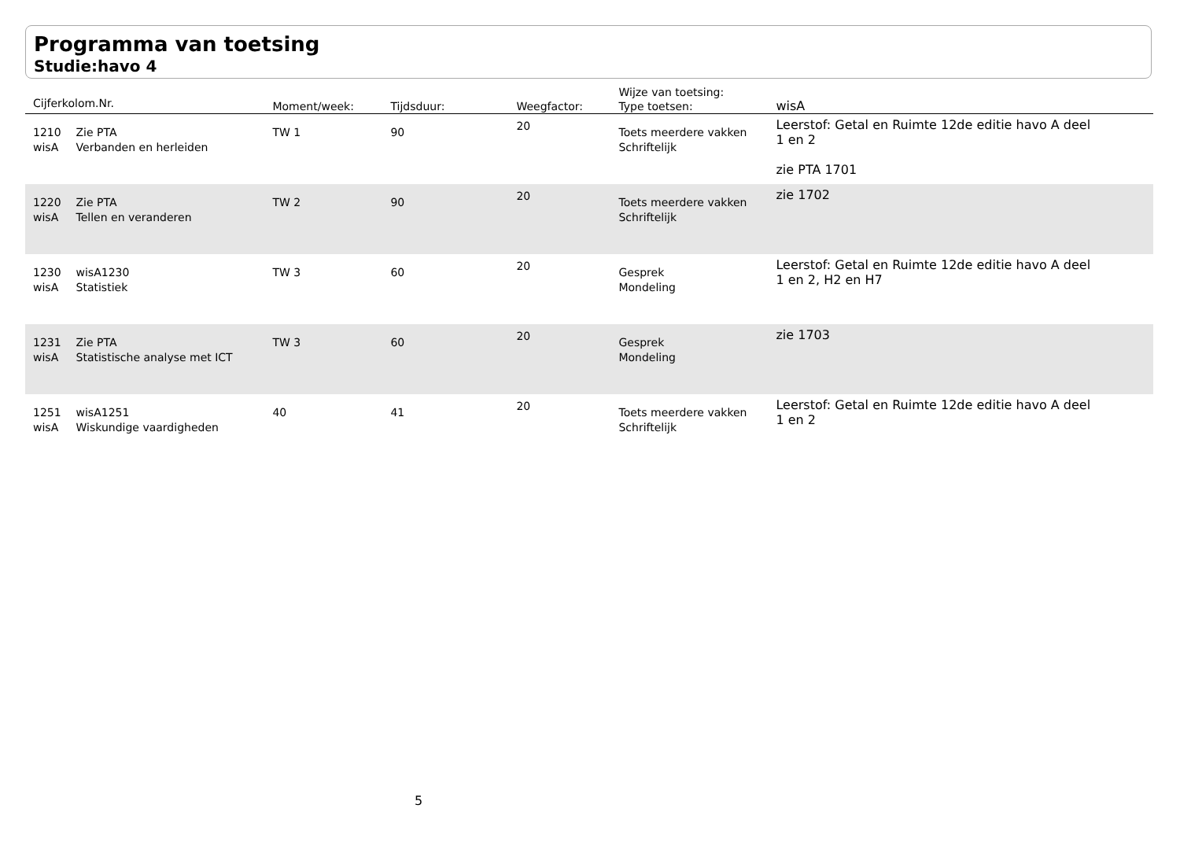Programma van toetsing
Studie:havo 4
| Cijferkolom.Nr. | | Moment/week: | Tijdsduur: | Weegfactor: | Wijze van toetsing: Type toetsen: | wisA |
| --- | --- | --- | --- | --- | --- | --- |
| 1210 wisA | Zie PTA Verbanden en herleiden | TW 1 | 90 | 20 | Toets meerdere vakken Schriftelijk | Leerstof: Getal en Ruimte 12de editie havo A deel 1 en 2 zie PTA 1701 |
| 1220 wisA | Zie PTA Tellen en veranderen | TW 2 | 90 | 20 | Toets meerdere vakken Schriftelijk | zie 1702 |
| 1230 wisA | wisA1230 Statistiek | TW 3 | 60 | 20 | Gesprek Mondeling | Leerstof: Getal en Ruimte 12de editie havo A deel 1 en 2, H2 en H7 |
| 1231 wisA | Zie PTA Statistische analyse met ICT | TW 3 | 60 | 20 | Gesprek Mondeling | zie 1703 |
| 1251 wisA | wisA1251 Wiskundige vaardigheden | 40 | 41 | 20 | Toets meerdere vakken Schriftelijk | Leerstof: Getal en Ruimte 12de editie havo A deel 1 en 2 |
5